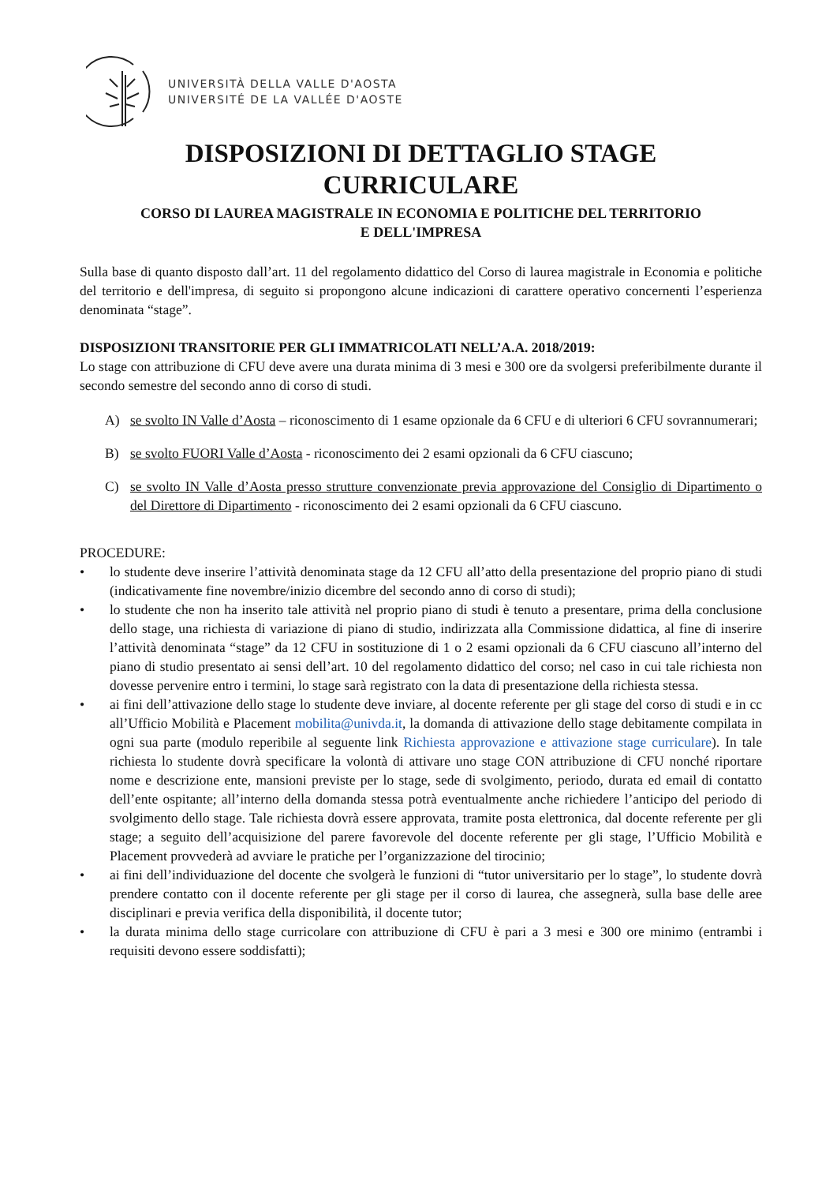UNIVERSITÀ DELLA VALLE D'AOSTA
UNIVERSITÉ DE LA VALLÉE D'AOSTE
DISPOSIZIONI DI DETTAGLIO STAGE
CURRICULARE
CORSO DI LAUREA MAGISTRALE IN ECONOMIA E POLITICHE DEL TERRITORIO
E DELL'IMPRESA
Sulla base di quanto disposto dall’art. 11 del regolamento didattico del Corso di laurea magistrale in Economia e politiche del territorio e dell'impresa, di seguito si propongono alcune indicazioni di carattere operativo concernenti l’esperienza denominata “stage”.
DISPOSIZIONI TRANSITORIE PER GLI IMMATRICOLATI NELL’A.A. 2018/2019:
Lo stage con attribuzione di CFU deve avere una durata minima di 3 mesi e 300 ore da svolgersi preferibilmente durante il secondo semestre del secondo anno di corso di studi.
A) se svolto IN Valle d’Aosta – riconoscimento di 1 esame opzionale da 6 CFU e di ulteriori 6 CFU sovrannumerari;
B) se svolto FUORI Valle d’Aosta - riconoscimento dei 2 esami opzionali da 6 CFU ciascuno;
C) se svolto IN Valle d’Aosta presso strutture convenzionate previa approvazione del Consiglio di Dipartimento o del Direttore di Dipartimento - riconoscimento dei 2 esami opzionali da 6 CFU ciascuno.
PROCEDURE:
• lo studente deve inserire l’attività denominata stage da 12 CFU all’atto della presentazione del proprio piano di studi (indicativamente fine novembre/inizio dicembre del secondo anno di corso di studi);
• lo studente che non ha inserito tale attività nel proprio piano di studi è tenuto a presentare, prima della conclusione dello stage, una richiesta di variazione di piano di studio, indirizzata alla Commissione didattica, al fine di inserire l’attività denominata “stage” da 12 CFU in sostituzione di 1 o 2 esami opzionali da 6 CFU ciascuno all’interno del piano di studio presentato ai sensi dell’art. 10 del regolamento didattico del corso; nel caso in cui tale richiesta non dovesse pervenire entro i termini, lo stage sarà registrato con la data di presentazione della richiesta stessa.
• ai fini dell’attivazione dello stage lo studente deve inviare, al docente referente per gli stage del corso di studi e in cc all’Ufficio Mobilità e Placement mobilita@univda.it, la domanda di attivazione dello stage debitamente compilata in ogni sua parte (modulo reperibile al seguente link Richiesta approvazione e attivazione stage curriculare). In tale richiesta lo studente dovrà specificare la volontà di attivare uno stage CON attribuzione di CFU nonché riportare nome e descrizione ente, mansioni previste per lo stage, sede di svolgimento, periodo, durata ed email di contatto dell’ente ospitante; all’interno della domanda stessa potrà eventualmente anche richiedere l’anticipo del periodo di svolgimento dello stage. Tale richiesta dovrà essere approvata, tramite posta elettronica, dal docente referente per gli stage; a seguito dell’acquisizione del parere favorevole del docente referente per gli stage, l’Ufficio Mobilità e Placement provvederà ad avviare le pratiche per l’organizzazione del tirocinio;
• ai fini dell’individuazione del docente che svolgerà le funzioni di “tutor universitario per lo stage”, lo studente dovrà prendere contatto con il docente referente per gli stage per il corso di laurea, che assegnerà, sulla base delle aree disciplinari e previa verifica della disponibilità, il docente tutor;
• la durata minima dello stage curricolare con attribuzione di CFU è pari a 3 mesi e 300 ore minimo (entrambi i requisiti devono essere soddisfatti);